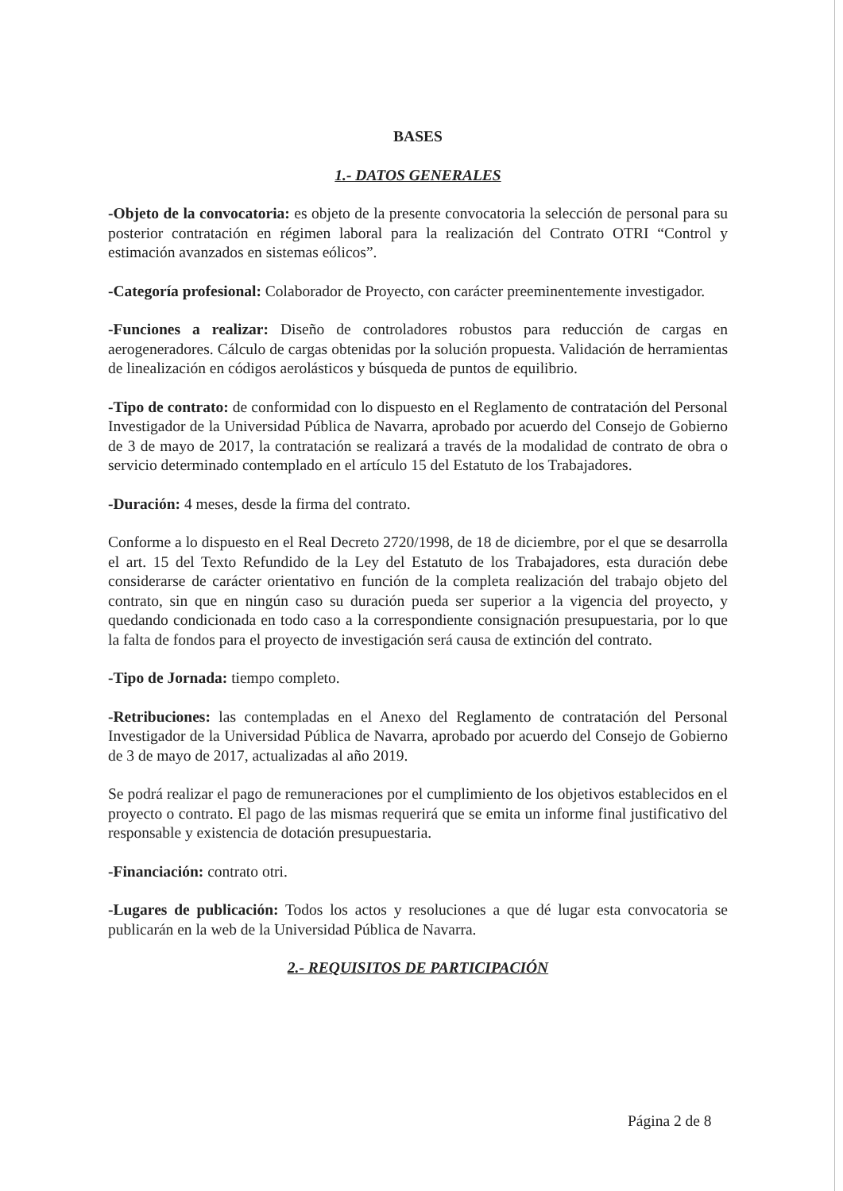BASES
1.- DATOS GENERALES
-Objeto de la convocatoria: es objeto de la presente convocatoria la selección de personal para su posterior contratación en régimen laboral para la realización del Contrato OTRI “Control y estimación avanzados en sistemas eólicos”.
-Categoría profesional: Colaborador de Proyecto, con carácter preeminentemente investigador.
-Funciones a realizar: Diseño de controladores robustos para reducción de cargas en aerogeneradores. Cálculo de cargas obtenidas por la solución propuesta. Validación de herramientas de linealización en códigos aerolásticos y búsqueda de puntos de equilibrio.
-Tipo de contrato: de conformidad con lo dispuesto en el Reglamento de contratación del Personal Investigador de la Universidad Pública de Navarra, aprobado por acuerdo del Consejo de Gobierno de 3 de mayo de 2017, la contratación se realizará a través de la modalidad de contrato de obra o servicio determinado contemplado en el artículo 15 del Estatuto de los Trabajadores.
-Duración: 4 meses, desde la firma del contrato.
Conforme a lo dispuesto en el Real Decreto 2720/1998, de 18 de diciembre, por el que se desarrolla el art. 15 del Texto Refundido de la Ley del Estatuto de los Trabajadores, esta duración debe considerarse de carácter orientativo en función de la completa realización del trabajo objeto del contrato, sin que en ningún caso su duración pueda ser superior a la vigencia del proyecto, y quedando condicionada en todo caso a la correspondiente consignación presupuestaria, por lo que la falta de fondos para el proyecto de investigación será causa de extinción del contrato.
-Tipo de Jornada: tiempo completo.
-Retribuciones: las contempladas en el Anexo del Reglamento de contratación del Personal Investigador de la Universidad Pública de Navarra, aprobado por acuerdo del Consejo de Gobierno de 3 de mayo de 2017, actualizadas al año 2019.
Se podrá realizar el pago de remuneraciones por el cumplimiento de los objetivos establecidos en el proyecto o contrato. El pago de las mismas requerirá que se emita un informe final justificativo del responsable y existencia de dotación presupuestaria.
-Financiación: contrato otri.
-Lugares de publicación: Todos los actos y resoluciones a que dé lugar esta convocatoria se publicarán en la web de la Universidad Pública de Navarra.
2.- REQUISITOS DE PARTICIPACIÓN
Página 2 de 8